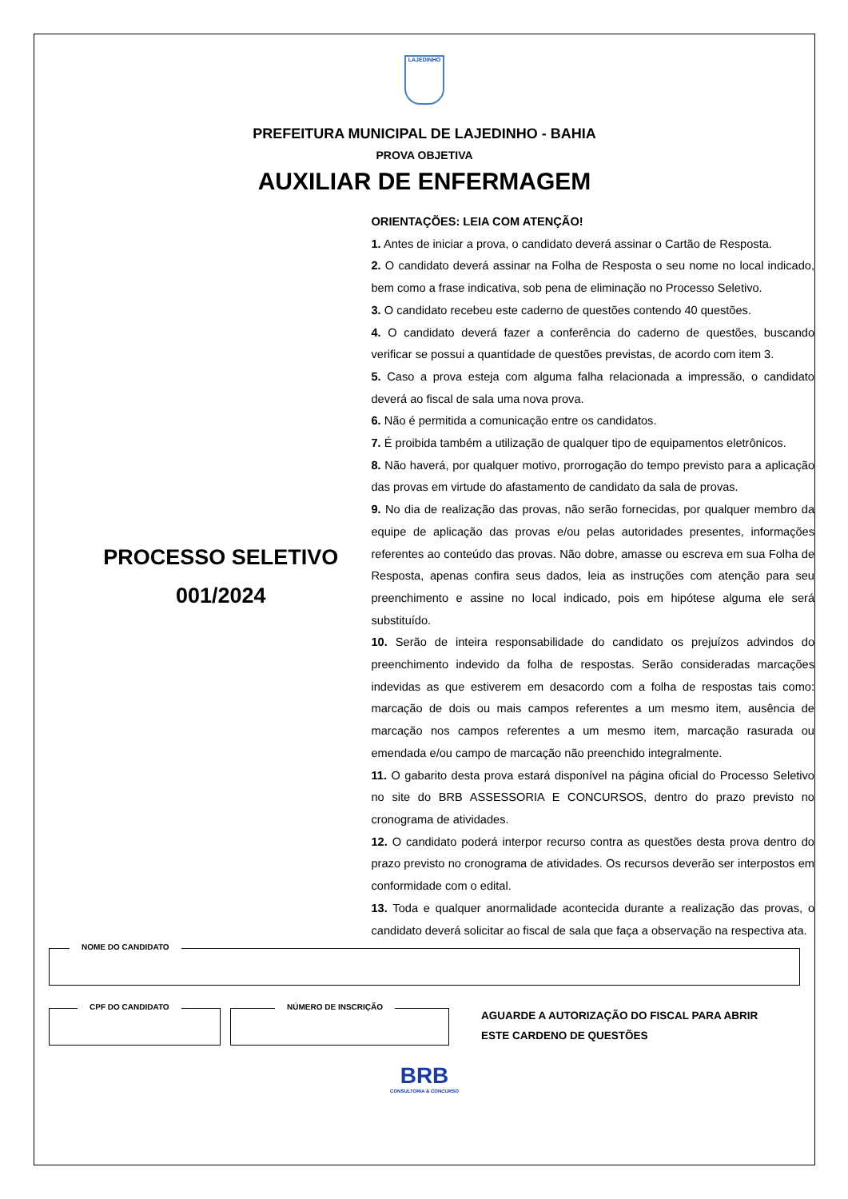LAJEDINHO
PREFEITURA MUNICIPAL DE LAJEDINHO - BAHIA
PROVA OBJETIVA
AUXILIAR DE ENFERMAGEM
PROCESSO SELETIVO
001/2024
ORIENTAÇÕES: LEIA COM ATENÇÃO!
1. Antes de iniciar a prova, o candidato deverá assinar o Cartão de Resposta.
2. O candidato deverá assinar na Folha de Resposta o seu nome no local indicado, bem como a frase indicativa, sob pena de eliminação no Processo Seletivo.
3. O candidato recebeu este caderno de questões contendo 40 questões.
4. O candidato deverá fazer a conferência do caderno de questões, buscando verificar se possui a quantidade de questões previstas, de acordo com item 3.
5. Caso a prova esteja com alguma falha relacionada a impressão, o candidato deverá ao fiscal de sala uma nova prova.
6. Não é permitida a comunicação entre os candidatos.
7. É proibida também a utilização de qualquer tipo de equipamentos eletrônicos.
8. Não haverá, por qualquer motivo, prorrogação do tempo previsto para a aplicação das provas em virtude do afastamento de candidato da sala de provas.
9. No dia de realização das provas, não serão fornecidas, por qualquer membro da equipe de aplicação das provas e/ou pelas autoridades presentes, informações referentes ao conteúdo das provas. Não dobre, amasse ou escreva em sua Folha de Resposta, apenas confira seus dados, leia as instruções com atenção para seu preenchimento e assine no local indicado, pois em hipótese alguma ele será substituído.
10. Serão de inteira responsabilidade do candidato os prejuízos advindos do preenchimento indevido da folha de respostas. Serão consideradas marcações indevidas as que estiverem em desacordo com a folha de respostas tais como: marcação de dois ou mais campos referentes a um mesmo item, ausência de marcação nos campos referentes a um mesmo item, marcação rasurada ou emendada e/ou campo de marcação não preenchido integralmente.
11. O gabarito desta prova estará disponível na página oficial do Processo Seletivo no site do BRB ASSESSORIA E CONCURSOS, dentro do prazo previsto no cronograma de atividades.
12. O candidato poderá interpor recurso contra as questões desta prova dentro do prazo previsto no cronograma de atividades. Os recursos deverão ser interpostos em conformidade com o edital.
13. Toda e qualquer anormalidade acontecida durante a realização das provas, o candidato deverá solicitar ao fiscal de sala que faça a observação na respectiva ata.
NOME DO CANDIDATO
CPF DO CANDIDATO
NÚMERO DE INSCRIÇÃO
AGUARDE A AUTORIZAÇÃO DO FISCAL PARA ABRIR
ESTE CARDENO DE QUESTÕES
BRB
CONSULTORIA & CONCURSO